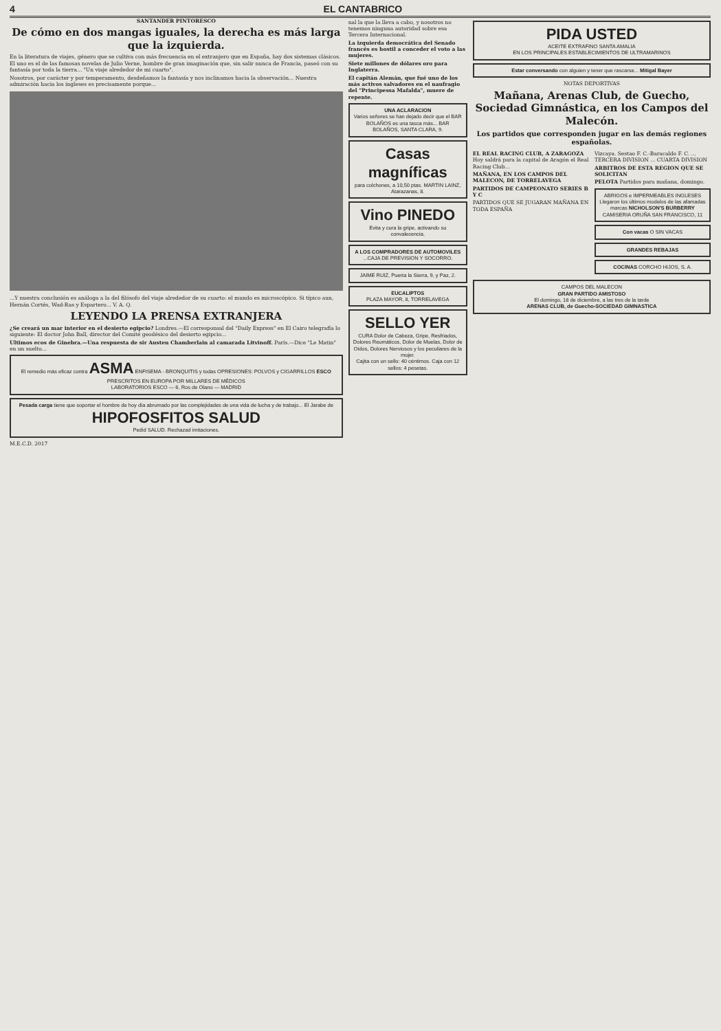4 EL CANTABRICO
SANTANDER PINTORESCO
De cómo en dos mangas iguales, la derecha es más larga que la izquierda.
En la literatura de viajes, género que se cultiva con más frecuencia en el extranjero que en España, hay dos sistemas clásicos. El uno es el de las famosas novelas de Julio Verne, hombre de gran imaginación que, sin salir nunca de Francia, paseó con su fantasía por toda la tierra... "Un viaje alrededor de mi cuarto".
Nosotros, por carácter y por temperamento, desdeñamos la fantasía y nos inclinamos hacia la observación... Nuestra admiración hacia los ingleses es precisamente porque...
...Y nuestra conclusión es análoga a la del filósofo del viaje alrededor de su cuarto: el mundo es microscópico. Si típico aun, Hernán Cortés, Wad-Ras y Espartero... V. A. Q.
LEYENDO LA PRENSA EXTRANJERA
¿Se creará un mar interior en el desierto egipcio? Londres.—El corresponsal del "Daily Express" en El Cairo telegrafía lo siguiente: El doctor John Ball, director del Comité geodésico del desierto egipcio...
Ultimos ecos de Ginebra.—Una respuesta de sir Austen Chamberlain al camarada Litvinoff. París.—Dice "Le Matin" en un suelto...
El remedio más eficaz contra ASMA ENFISEMA - BRONQUITIS y todas OPRESIONES: POLVOS y CIGARRILLOS ESCO
PRESCRITOS EN EUROPA POR MILLARES DE MÉDICOS
LABORATORIOS ESCO — 6, Ros de Olano — MADRID
Pesada carga tiene que soportar el hombre de hoy día abrumado por las complejidades de una vida de lucha y de trabajo... El Jarabe de HIPOFOSFITOS SALUD
Pedid SALUD. Rechazad imitaciones.
nal la que la lleva a cabo, y nosotros no tenemos ninguna autoridad sobre esa Tercera Internacional.
La izquierda democrática del Senado francés es hostil a conceder el voto a las mujeres.
Siete millones de dólares oro para Inglaterra.
El capitán Alemán, que fué uno de los más activos salvadores en el naufragio del "Principessa Mafalda", muere de repente.
UNA ACLARACION
Varios señores se han dejado decir que el BAR BOLAÑOS es una tasca más... BAR BOLAÑOS, SANTA CLARA, 9.
Casas magníficas
para colchones, a 10,50 ptas. MARTIN LAINZ, Atarazanas, 8.
Vino PINEDO
Evita y cura la gripe, activando su convalecencia.
A LOS COMPRADORES DE AUTOMOVILES
...CAJA DE PREVISION Y SOCORRO.
JAIME RUIZ, Puerta la Sierra, 9, y Paz, 2.
EUCALIPTOS
PLAZA MAYOR, 8, TORRELAVEGA
SELLO YER
CURA Dolor de Cabeza, Gripe, Resfriados, Dolores Reumáticos, Dolor de Muelas, Dolor de Oídos, Dolores Nerviosos y los peculiares de la mujer.
Cajita con un sello: 40 céntimos. Caja con 12 sellos: 4 pesetas.
PIDA USTED
ACEITE EXTRAFINO SANTA AMALIA
EN LOS PRINCIPALES ESTABLECIMIENTOS DE ULTRAMARINOS
Estar conversando con alguien y tener que rascarse... Mitigal Bayer
NOTAS DEPORTIVAS
Mañana, Arenas Club, de Guecho, Sociedad Gimnástica, en los Campos del Malecón.
Los partidos que corresponden jugar en las demás regiones españolas.
EL REAL RACING CLUB, A ZARAGOZA Hoy saldrá para la capital de Aragón el Real Racing Club...
MAÑANA, EN LOS CAMPOS DEL MALECON, DE TORRELAVEGA
PARTIDOS DE CAMPEONATO SERIES B Y C
PARTIDOS QUE SE JUGARAN MAÑANA EN TODA ESPAÑA
Vizcaya. Sestao F. C.-Baracaldo F. C. ... TERCERA DIVISION ... CUARTA DIVISION
ARBITROS DE ESTA REGION QUE SE SOLICITAN
PELOTA Partidos para mañana, domingo.
ABRIGOS e IMPERMEABLES INGLESES
Llegaron los últimos modelos de las afamadas marcas NICHOLSON'S BURBERRY
CAMISERIA ORUÑA SAN FRANCISCO, 11
Con vacas O SIN VACAS
GRANDES REBAJAS
COCINAS CORCHO HIJOS, S. A.
CAMPOS DEL MALECON
GRAN PARTIDO AMISTOSO
El domingo, 18 de diciembre, a las tres de la tarde
ARENAS CLUB, de Guecho-SOCIEDAD GIMNASTICA
M.E.C.D. 2017